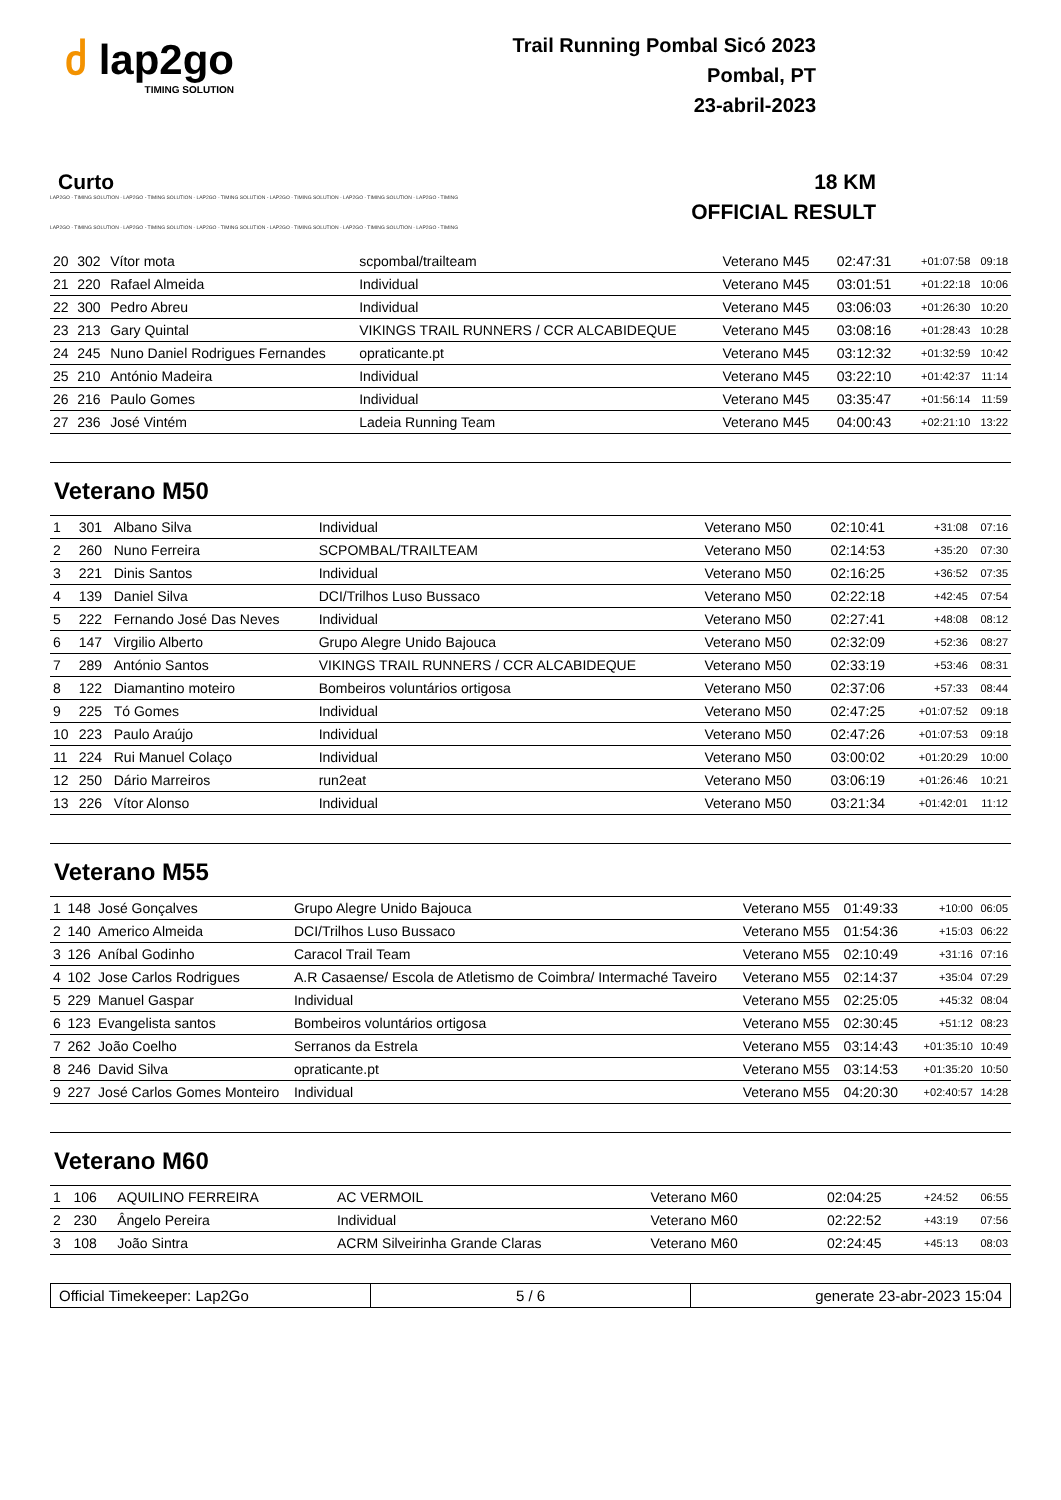ძ lap2go
TIMING SOLUTION
Trail Running Pombal Sicó 2023
Pombal, PT
23-abril-2023
Curto 18 KM
LAP2GO - TIMING SOLUTION - LAP2GO - TIMING SOLUTION - LAP2GO - TIMING SOLUTION - LAP2GO - TIMING SOLUTION - LAP2GO - TIMING SOLUTION - LAP2GO - TIMING
OFFICIAL RESULT
LAP2GO - TIMING SOLUTION - LAP2GO - TIMING SOLUTION - LAP2GO - TIMING SOLUTION - LAP2GO - TIMING SOLUTION - LAP2GO - TIMING SOLUTION - LAP2GO - TIMING
| 20 | 302 | Vítor mota | scpombal/trailteam | Veterano M45 | 02:47:31 | +01:07:58 | 09:18 |
| 21 | 220 | Rafael Almeida | Individual | Veterano M45 | 03:01:51 | +01:22:18 | 10:06 |
| 22 | 300 | Pedro Abreu | Individual | Veterano M45 | 03:06:03 | +01:26:30 | 10:20 |
| 23 | 213 | Gary Quintal | VIKINGS TRAIL RUNNERS / CCR ALCABIDEQUE | Veterano M45 | 03:08:16 | +01:28:43 | 10:28 |
| 24 | 245 | Nuno Daniel Rodrigues Fernandes | opraticante.pt | Veterano M45 | 03:12:32 | +01:32:59 | 10:42 |
| 25 | 210 | António Madeira | Individual | Veterano M45 | 03:22:10 | +01:42:37 | 11:14 |
| 26 | 216 | Paulo Gomes | Individual | Veterano M45 | 03:35:47 | +01:56:14 | 11:59 |
| 27 | 236 | José Vintém | Ladeia Running Team | Veterano M45 | 04:00:43 | +02:21:10 | 13:22 |
Veterano M50
| 1 | 301 | Albano Silva | Individual | Veterano M50 | 02:10:41 | +31:08 | 07:16 |
| 2 | 260 | Nuno Ferreira | SCPOMBAL/TRAILTEAM | Veterano M50 | 02:14:53 | +35:20 | 07:30 |
| 3 | 221 | Dinis Santos | Individual | Veterano M50 | 02:16:25 | +36:52 | 07:35 |
| 4 | 139 | Daniel Silva | DCI/Trilhos Luso Bussaco | Veterano M50 | 02:22:18 | +42:45 | 07:54 |
| 5 | 222 | Fernando José Das Neves | Individual | Veterano M50 | 02:27:41 | +48:08 | 08:12 |
| 6 | 147 | Virgilio Alberto | Grupo Alegre Unido Bajouca | Veterano M50 | 02:32:09 | +52:36 | 08:27 |
| 7 | 289 | António Santos | VIKINGS TRAIL RUNNERS / CCR ALCABIDEQUE | Veterano M50 | 02:33:19 | +53:46 | 08:31 |
| 8 | 122 | Diamantino moteiro | Bombeiros voluntários ortigosa | Veterano M50 | 02:37:06 | +57:33 | 08:44 |
| 9 | 225 | Tó Gomes | Individual | Veterano M50 | 02:47:25 | +01:07:52 | 09:18 |
| 10 | 223 | Paulo Araújo | Individual | Veterano M50 | 02:47:26 | +01:07:53 | 09:18 |
| 11 | 224 | Rui Manuel Colaço | Individual | Veterano M50 | 03:00:02 | +01:20:29 | 10:00 |
| 12 | 250 | Dário Marreiros | run2eat | Veterano M50 | 03:06:19 | +01:26:46 | 10:21 |
| 13 | 226 | Vítor Alonso | Individual | Veterano M50 | 03:21:34 | +01:42:01 | 11:12 |
Veterano M55
| 1 | 148 | José Gonçalves | Grupo Alegre Unido Bajouca | Veterano M55 | 01:49:33 | +10:00 | 06:05 |
| 2 | 140 | Americo Almeida | DCI/Trilhos Luso Bussaco | Veterano M55 | 01:54:36 | +15:03 | 06:22 |
| 3 | 126 | Aníbal Godinho | Caracol Trail Team | Veterano M55 | 02:10:49 | +31:16 | 07:16 |
| 4 | 102 | Jose Carlos Rodrigues | A.R Casaense/ Escola de Atletismo de Coimbra/ Intermaché Taveiro | Veterano M55 | 02:14:37 | +35:04 | 07:29 |
| 5 | 229 | Manuel Gaspar | Individual | Veterano M55 | 02:25:05 | +45:32 | 08:04 |
| 6 | 123 | Evangelista santos | Bombeiros voluntários ortigosa | Veterano M55 | 02:30:45 | +51:12 | 08:23 |
| 7 | 262 | João Coelho | Serranos da Estrela | Veterano M55 | 03:14:43 | +01:35:10 | 10:49 |
| 8 | 246 | David Silva | opraticante.pt | Veterano M55 | 03:14:53 | +01:35:20 | 10:50 |
| 9 | 227 | José Carlos Gomes Monteiro | Individual | Veterano M55 | 04:20:30 | +02:40:57 | 14:28 |
Veterano M60
| 1 | 106 | AQUILINO FERREIRA | AC VERMOIL | Veterano M60 | 02:04:25 | +24:52 | 06:55 |
| 2 | 230 | Ângelo Pereira | Individual | Veterano M60 | 02:22:52 | +43:19 | 07:56 |
| 3 | 108 | João Sintra | ACRM Silveirinha Grande Claras | Veterano M60 | 02:24:45 | +45:13 | 08:03 |
Official Timekeeper: Lap2Go 5 / 6 generate 23-abr-2023 15:04